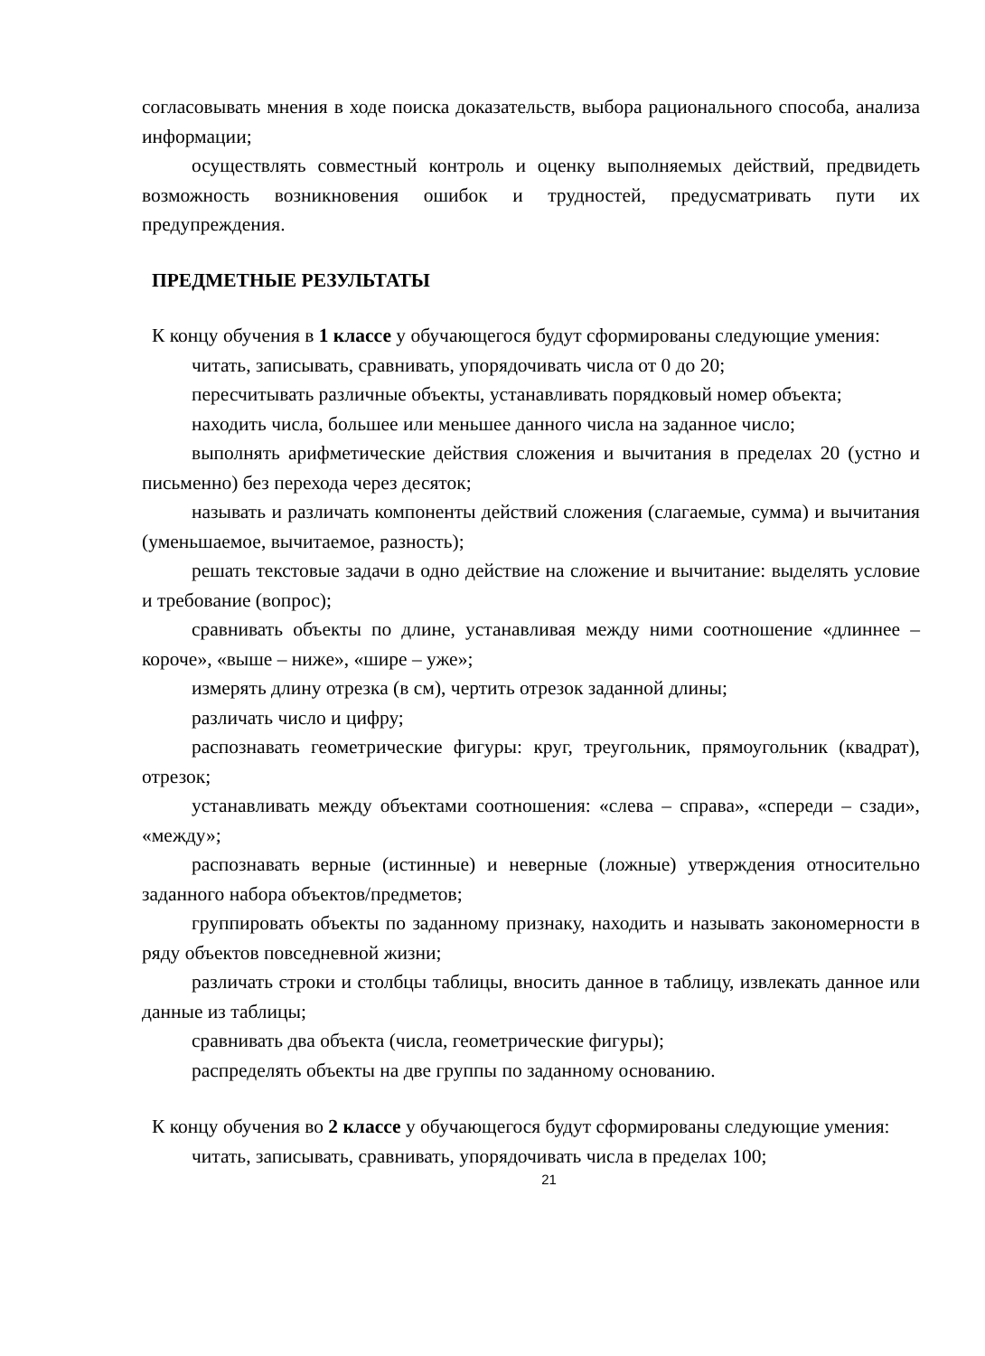согласовывать мнения в ходе поиска доказательств, выбора рационального способа, анализа информации;
осуществлять совместный контроль и оценку выполняемых действий, предвидеть возможность возникновения ошибок и трудностей, предусматривать пути их предупреждения.
ПРЕДМЕТНЫЕ РЕЗУЛЬТАТЫ
К концу обучения в 1 классе у обучающегося будут сформированы следующие умения:
читать, записывать, сравнивать, упорядочивать числа от 0 до 20;
пересчитывать различные объекты, устанавливать порядковый номер объекта;
находить числа, большее или меньшее данного числа на заданное число;
выполнять арифметические действия сложения и вычитания в пределах 20 (устно и письменно) без перехода через десяток;
называть и различать компоненты действий сложения (слагаемые, сумма) и вычитания (уменьшаемое, вычитаемое, разность);
решать текстовые задачи в одно действие на сложение и вычитание: выделять условие и требование (вопрос);
сравнивать объекты по длине, устанавливая между ними соотношение «длиннее – короче», «выше – ниже», «шире – уже»;
измерять длину отрезка (в см), чертить отрезок заданной длины;
различать число и цифру;
распознавать геометрические фигуры: круг, треугольник, прямоугольник (квадрат), отрезок;
устанавливать между объектами соотношения: «слева – справа», «спереди – сзади», «между»;
распознавать верные (истинные) и неверные (ложные) утверждения относительно заданного набора объектов/предметов;
группировать объекты по заданному признаку, находить и называть закономерности в ряду объектов повседневной жизни;
различать строки и столбцы таблицы, вносить данное в таблицу, извлекать данное или данные из таблицы;
сравнивать два объекта (числа, геометрические фигуры);
распределять объекты на две группы по заданному основанию.
К концу обучения во 2 классе у обучающегося будут сформированы следующие умения:
читать, записывать, сравнивать, упорядочивать числа в пределах 100;
21